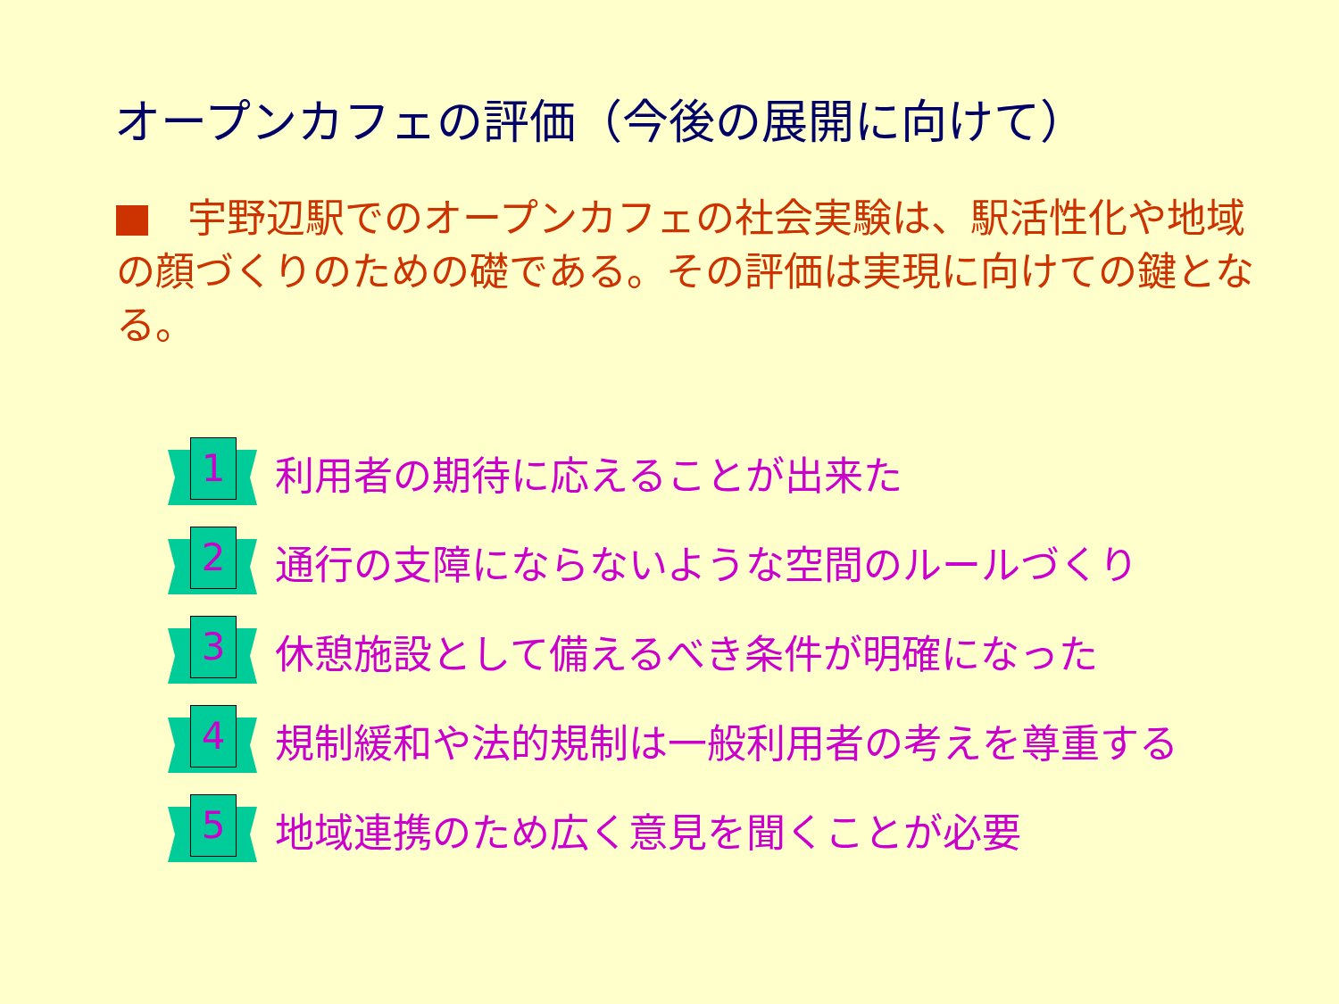オープンカフェの評価（今後の展開に向けて）
宇野辺駅でのオープンカフェの社会実験は、駅活性化や地域の顔づくりのための礎である。その評価は実現に向けての鍵となる。
1
利用者の期待に応えることが出来た
2
通行の支障にならないような空間のルールづくり
3
休憩施設として備えるべき条件が明確になった
4
規制緩和や法的規制は一般利用者の考えを尊重する
5
地域連携のため広く意見を聞くことが必要